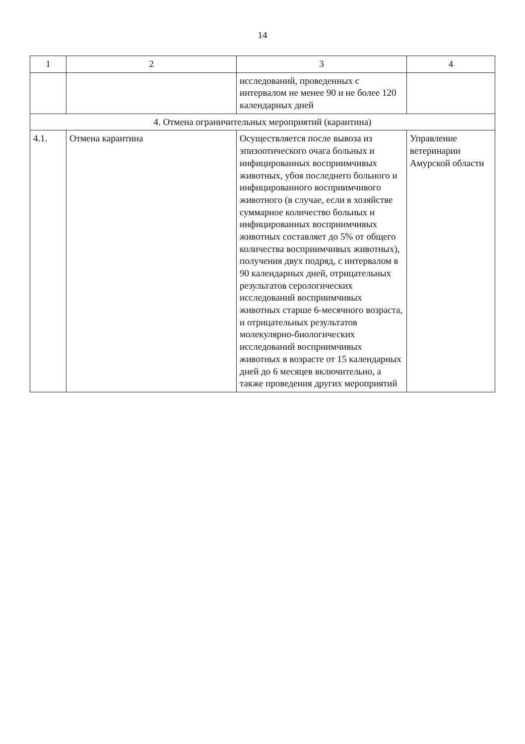14
| 1 | 2 | 3 | 4 |
| --- | --- | --- | --- |
| | | исследований, проведенных с интервалом не менее 90 и не более 120 календарных дней | |
| 4. Отмена ограничительных мероприятий (карантина) | | | |
| 4.1. | Отмена карантина | Осуществляется после вывоза из эпизоотического очага больных и инфицированных восприимчивых животных, убоя последнего больного и инфицированного восприимчивого животного (в случае, если в хозяйстве суммарное количество больных и инфицированных восприимчивых животных составляет до 5% от общего количества восприимчивых животных), получения двух подряд, с интервалом в 90 календарных дней, отрицательных результатов серологических исследований восприимчивых животных старше 6-месячного возраста, и отрицательных результатов молекулярно-биологических исследований восприимчивых животных в возрасте от 15 календарных дней до 6 месяцев включительно, а также проведения других мероприятий | Управление ветеринарии Амурской области |